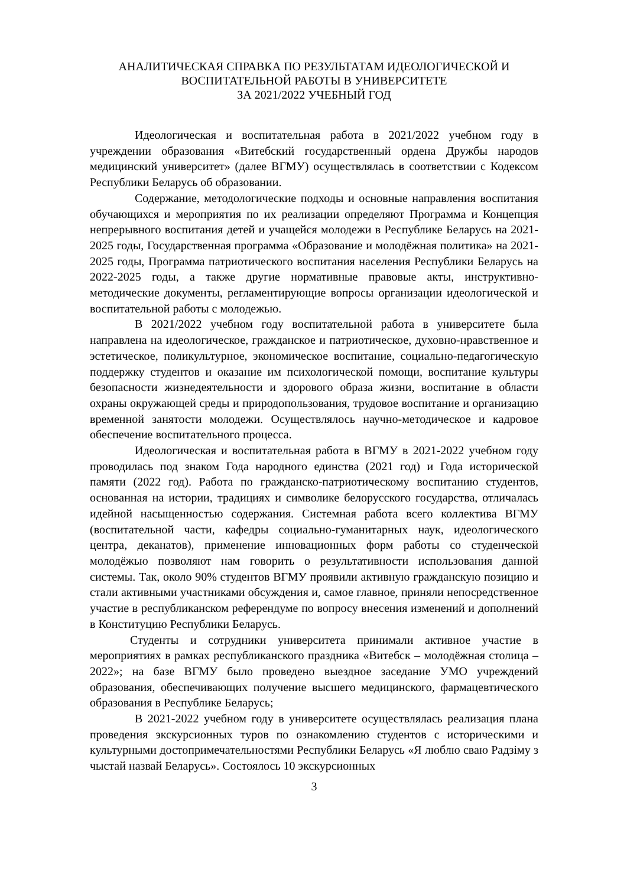АНАЛИТИЧЕСКАЯ СПРАВКА ПО РЕЗУЛЬТАТАМ ИДЕОЛОГИЧЕСКОЙ И
ВОСПИТАТЕЛЬНОЙ РАБОТЫ В УНИВЕРСИТЕТЕ
ЗА 2021/2022 УЧЕБНЫЙ ГОД
Идеологическая и воспитательная работа в 2021/2022 учебном году в учреждении образования «Витебский государственный ордена Дружбы народов медицинский университет» (далее ВГМУ) осуществлялась в соответствии с Кодексом Республики Беларусь об образовании.
Содержание, методологические подходы и основные направления воспитания обучающихся и мероприятия по их реализации определяют Программа и Концепция непрерывного воспитания детей и учащейся молодежи в Республике Беларусь на 2021-2025 годы, Государственная программа «Образование и молодёжная политика» на 2021-2025 годы, Программа патриотического воспитания населения Республики Беларусь на 2022-2025 годы, а также другие нормативные правовые акты, инструктивно-методические документы, регламентирующие вопросы организации идеологической и воспитательной работы с молодежью.
В 2021/2022 учебном году воспитательной работа в университете была направлена на идеологическое, гражданское и патриотическое, духовно-нравственное и эстетическое, поликультурное, экономическое воспитание, социально-педагогическую поддержку студентов и оказание им психологической помощи, воспитание культуры безопасности жизнедеятельности и здорового образа жизни, воспитание в области охраны окружающей среды и природопользования, трудовое воспитание и организацию временной занятости молодежи. Осуществлялось научно-методическое и кадровое обеспечение воспитательного процесса.
Идеологическая и воспитательная работа в ВГМУ в 2021-2022 учебном году проводилась под знаком Года народного единства (2021 год) и Года исторической памяти (2022 год). Работа по гражданско-патриотическому воспитанию студентов, основанная на истории, традициях и символике белорусского государства, отличалась идейной насыщенностью содержания. Системная работа всего коллектива ВГМУ (воспитательной части, кафедры социально-гуманитарных наук, идеологического центра, деканатов), применение инновационных форм работы со студенческой молодёжью позволяют нам говорить о результативности использования данной системы. Так, около 90% студентов ВГМУ проявили активную гражданскую позицию и стали активными участниками обсуждения и, самое главное, приняли непосредственное участие в республиканском референдуме по вопросу внесения изменений и дополнений в Конституцию Республики Беларусь.
Студенты и сотрудники университета принимали активное участие в мероприятиях в рамках республиканского праздника «Витебск – молодёжная столица – 2022»; на базе ВГМУ было проведено выездное заседание УМО учреждений образования, обеспечивающих получение высшего медицинского, фармацевтического образования в Республике Беларусь;
В 2021-2022 учебном году в университете осуществлялась реализация плана проведения экскурсионных туров по ознакомлению студентов с историческими и культурными достопримечательностями Республики Беларусь «Я люблю сваю Радзіму з чыстай назвай Беларусь». Состоялось 10 экскурсионных
3